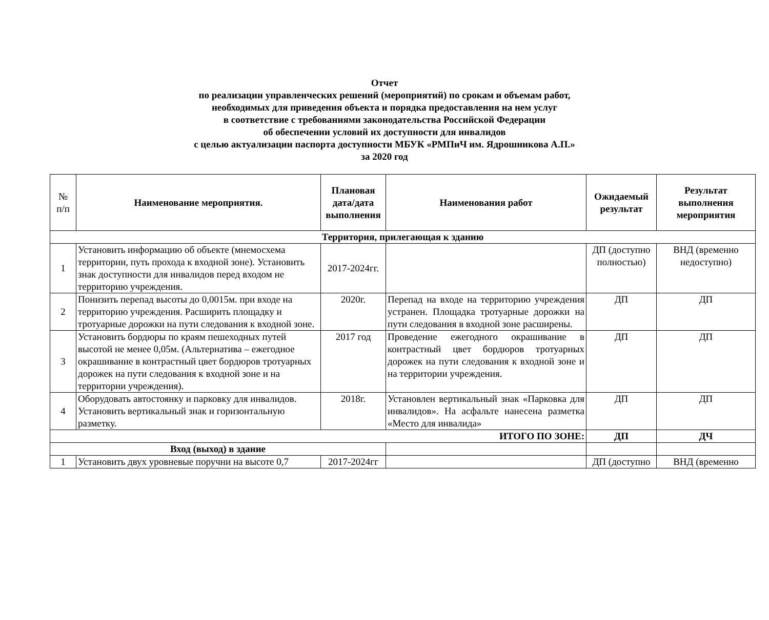Отчет
по реализации управленческих решений (мероприятий) по срокам и объемам работ,
необходимых для приведения объекта и порядка предоставления на нем услуг
в соответствие с требованиями законодательства Российской Федерации
об обеспечении условий их доступности для инвалидов
с целью актуализации паспорта доступности МБУК «РМПиЧ им. Ядрошникова А.П.»
за 2020 год
| № п/п | Наименование мероприятия. | Плановая дата/дата выполнения | Наименования работ | Ожидаемый результат | Результат выполнения мероприятия |
| --- | --- | --- | --- | --- | --- |
| Территория, прилегающая к зданию | | | | | |
| 1 | Установить информацию об объекте (мнемосхема территории, путь прохода к входной зоне). Установить знак доступности для инвалидов перед входом не территорию учреждения. | 2017-2024гг. | | ДП (доступно полностью) | ВНД (временно недоступно) |
| 2 | Понизить перепад высоты до 0,0015м. при входе на территорию учреждения. Расширить площадку и тротуарные дорожки на пути следования к входной зоне. | 2020г. | Перепад на входе на территорию учреждения устранен. Площадка тротуарные дорожки на пути следования в входной зоне расширены. | ДП | ДП |
| 3 | Установить бордюры по краям пешеходных путей высотой не менее 0,05м. (Альтернатива – ежегодное окрашивание в контрастный цвет бордюров тротуарных дорожек на пути следования к входной зоне и на территории учреждения). | 2017 год | Проведение ежегодного окрашивание в контрастный цвет бордюров тротуарных дорожек на пути следования к входной зоне и на территории учреждения. | ДП | ДП |
| 4 | Оборудовать автостоянку и парковку для инвалидов. Установить вертикальный знак и горизонтальную разметку. | 2018г. | Установлен вертикальный знак «Парковка для инвалидов». На асфальте нанесена разметка «Место для инвалида» | ДП | ДП |
| ИТОГО ПО ЗОНЕ: | | | | ДП | ДЧ |
| Вход (выход) в здание | | | | | |
| 1 | Установить двух уровневые поручни на высоте 0,7 | 2017-2024гг | | ДП (доступно | ВНД (временно |